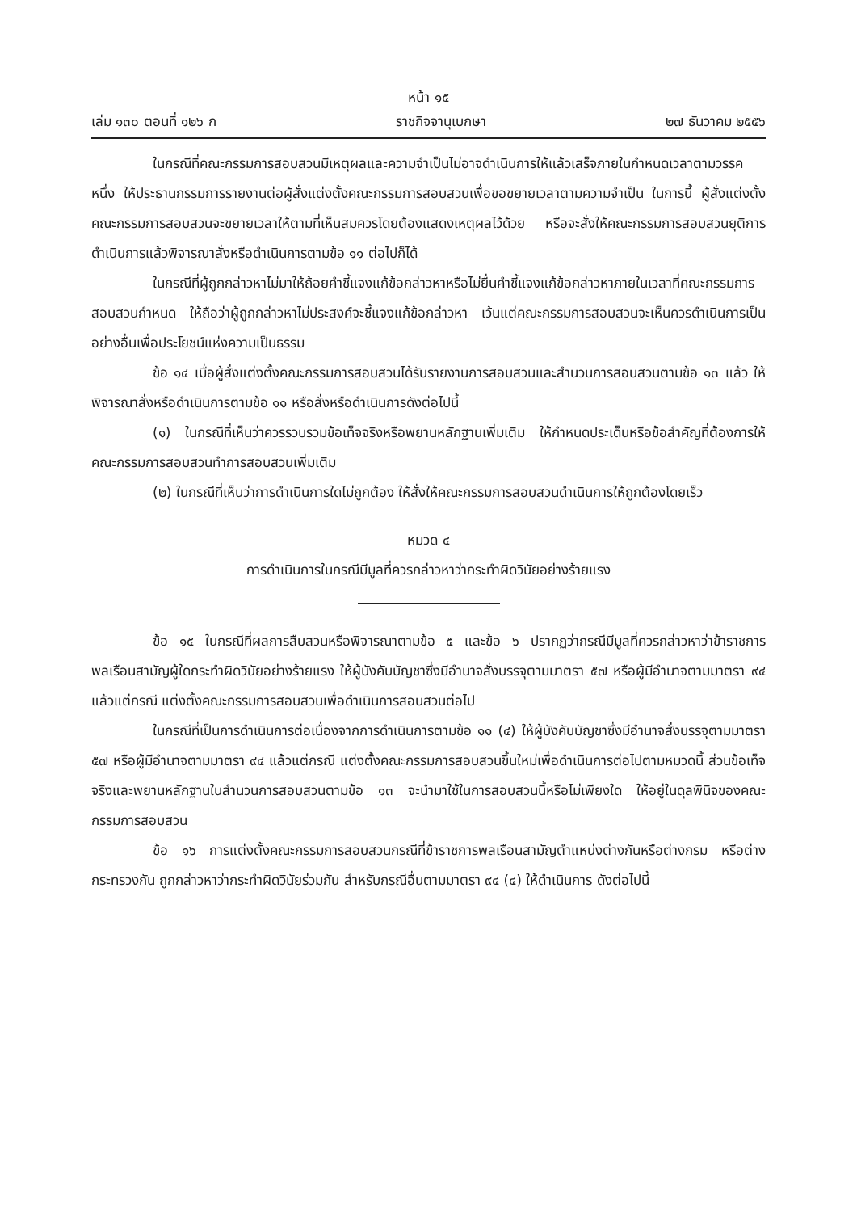หน้า ๑๕
เล่ม ๑๓๐ ตอนที่ ๑๒๖ ก ราชกิจจานุเบกษา ๒๗ ธันวาคม ๒๕๕๖
ในกรณีที่คณะกรรมการสอบสวนมีเหตุผลและความจำเป็นไม่อาจดำเนินการให้แล้วเสร็จภายในกำหนดเวลาตามวรรคหนึ่ง ให้ประธานกรรมการรายงานต่อผู้สั่งแต่งตั้งคณะกรรมการสอบสวนเพื่อขอขยายเวลาตามความจำเป็น ในการนี้ ผู้สั่งแต่งตั้งคณะกรรมการสอบสวนจะขยายเวลาให้ตามที่เห็นสมควรโดยต้องแสดงเหตุผลไว้ด้วย หรือจะสั่งให้คณะกรรมการสอบสวนยุติการดำเนินการแล้วพิจารณาสั่งหรือดำเนินการตามข้อ ๑๑ ต่อไปก็ได้
ในกรณีที่ผู้ถูกกล่าวหาไม่มาให้ถ้อยคำชี้แจงแก้ข้อกล่าวหาหรือไม่ยื่นคำชี้แจงแก้ข้อกล่าวหาภายในเวลาที่คณะกรรมการสอบสวนกำหนด ให้ถือว่าผู้ถูกกล่าวหาไม่ประสงค์จะชี้แจงแก้ข้อกล่าวหา เว้นแต่คณะกรรมการสอบสวนจะเห็นควรดำเนินการเป็นอย่างอื่นเพื่อประโยชน์แห่งความเป็นธรรม
ข้อ ๑๔ เมื่อผู้สั่งแต่งตั้งคณะกรรมการสอบสวนได้รับรายงานการสอบสวนและสำนวนการสอบสวนตามข้อ ๑๓ แล้ว ให้พิจารณาสั่งหรือดำเนินการตามข้อ ๑๑ หรือสั่งหรือดำเนินการดังต่อไปนี้
(๑) ในกรณีที่เห็นว่าควรรวบรวมข้อเท็จจริงหรือพยานหลักฐานเพิ่มเติม ให้กำหนดประเด็นหรือข้อสำคัญที่ต้องการให้คณะกรรมการสอบสวนทำการสอบสวนเพิ่มเติม
(๒) ในกรณีที่เห็นว่าการดำเนินการใดไม่ถูกต้อง ให้สั่งให้คณะกรรมการสอบสวนดำเนินการให้ถูกต้องโดยเร็ว
หมวด ๔
การดำเนินการในกรณีมีมูลที่ควรกล่าวหาว่ากระทำผิดวินัยอย่างร้ายแรง
ข้อ ๑๕ ในกรณีที่ผลการสืบสวนหรือพิจารณาตามข้อ ๕ และข้อ ๖ ปรากฏว่ากรณีมีมูลที่ควรกล่าวหาว่าข้าราชการพลเรือนสามัญผู้ใดกระทำผิดวินัยอย่างร้ายแรง ให้ผู้บังคับบัญชาซึ่งมีอำนาจสั่งบรรจุตามมาตรา ๕๗ หรือผู้มีอำนาจตามมาตรา ๙๔ แล้วแต่กรณี แต่งตั้งคณะกรรมการสอบสวนเพื่อดำเนินการสอบสวนต่อไป
ในกรณีที่เป็นการดำเนินการต่อเนื่องจากการดำเนินการตามข้อ ๑๑ (๔) ให้ผู้บังคับบัญชาซึ่งมีอำนาจสั่งบรรจุตามมาตรา ๕๗ หรือผู้มีอำนาจตามมาตรา ๙๔ แล้วแต่กรณี แต่งตั้งคณะกรรมการสอบสวนขึ้นใหม่เพื่อดำเนินการต่อไปตามหมวดนี้ ส่วนข้อเท็จจริงและพยานหลักฐานในสำนวนการสอบสวนตามข้อ ๑๓ จะนำมาใช้ในการสอบสวนนี้หรือไม่เพียงใด ให้อยู่ในดุลพินิจของคณะกรรมการสอบสวน
ข้อ ๑๖ การแต่งตั้งคณะกรรมการสอบสวนกรณีที่ข้าราชการพลเรือนสามัญตำแหน่งต่างกันหรือต่างกรม หรือต่างกระทรวงกัน ถูกกล่าวหาว่ากระทำผิดวินัยร่วมกัน สำหรับกรณีอื่นตามมาตรา ๙๔ (๔) ให้ดำเนินการ ดังต่อไปนี้